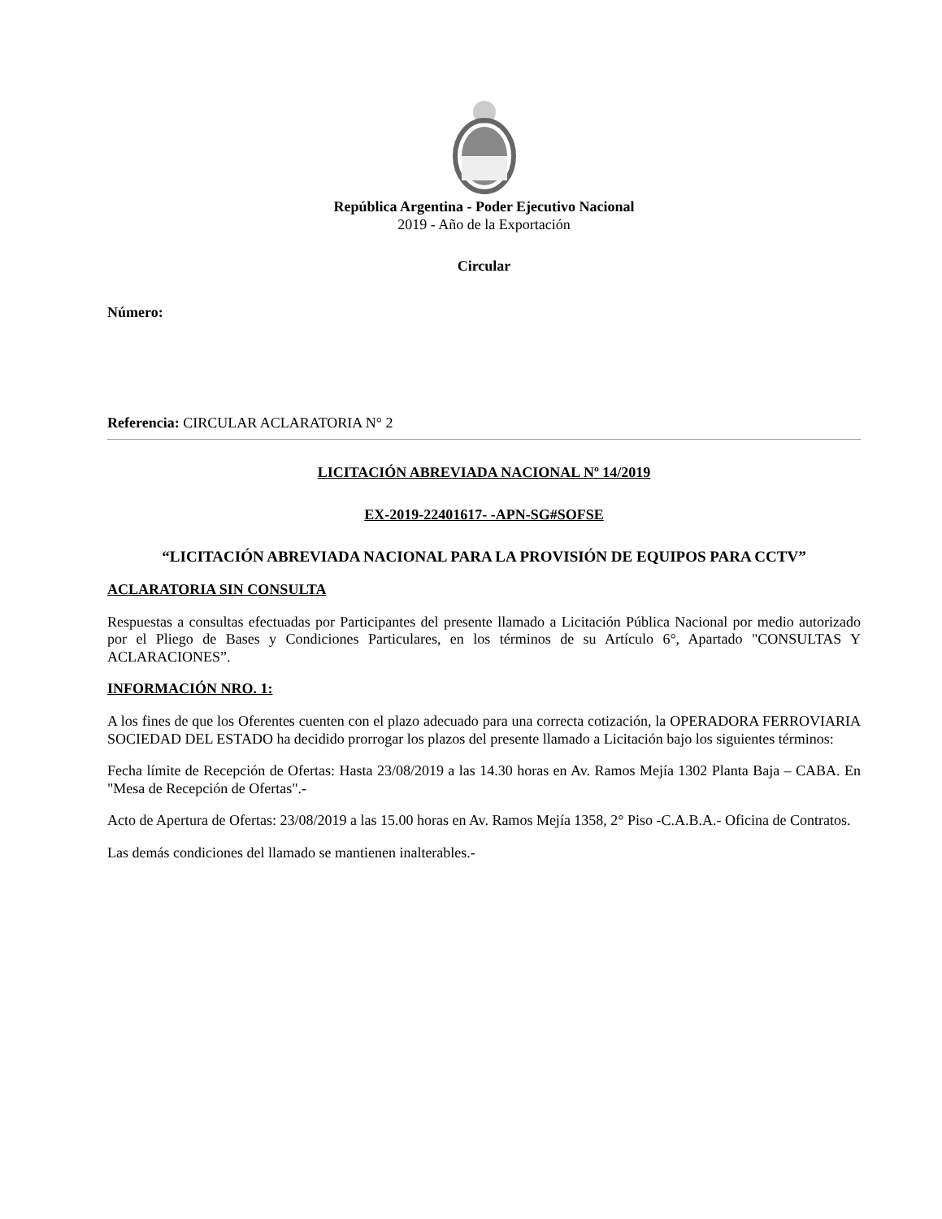República Argentina - Poder Ejecutivo Nacional
2019 - Año de la Exportación
Circular
Número:
Referencia: CIRCULAR ACLARATORIA N° 2
LICITACIÓN ABREVIADA NACIONAL Nº 14/2019
EX-2019-22401617- -APN-SG#SOFSE
“LICITACIÓN ABREVIADA NACIONAL PARA LA PROVISIÓN DE EQUIPOS PARA CCTV”
ACLARATORIA SIN CONSULTA
Respuestas a consultas efectuadas por Participantes del presente llamado a Licitación Pública Nacional por medio autorizado por el Pliego de Bases y Condiciones Particulares, en los términos de su Artículo 6°, Apartado "CONSULTAS Y ACLARACIONES”.
INFORMACIÓN NRO. 1:
A los fines de que los Oferentes cuenten con el plazo adecuado para una correcta cotización, la OPERADORA FERROVIARIA SOCIEDAD DEL ESTADO ha decidido prorrogar los plazos del presente llamado a Licitación bajo los siguientes términos:
Fecha límite de Recepción de Ofertas: Hasta 23/08/2019 a las 14.30 horas en Av. Ramos Mejía 1302 Planta Baja – CABA. En "Mesa de Recepción de Ofertas".-
Acto de Apertura de Ofertas: 23/08/2019 a las 15.00 horas en Av. Ramos Mejía 1358, 2° Piso -C.A.B.A.- Oficina de Contratos.
Las demás condiciones del llamado se mantienen inalterables.-